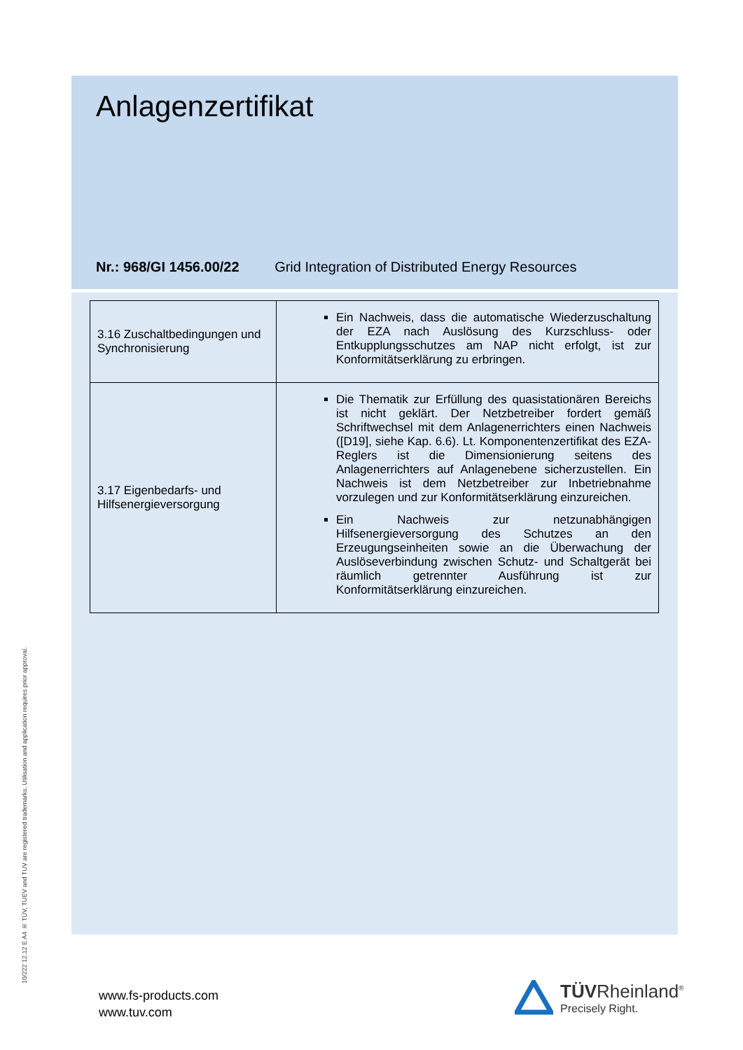Anlagenzertifikat
Nr.: 968/GI 1456.00/22 Grid Integration of Distributed Energy Resources
| 3.16 Zuschaltbedingungen und Synchronisierung | Ein Nachweis, dass die automatische Wiederzuschaltung der EZA nach Auslösung des Kurzschluss- oder Entkupplungsschutzes am NAP nicht erfolgt, ist zur Konformitätserklärung zu erbringen. |
| 3.17 Eigenbedarfs- und Hilfsenergieversorgung | Die Thematik zur Erfüllung des quasistationären Bereichs ist nicht geklärt. Der Netzbetreiber fordert gemäß Schriftwechsel mit dem Anlagenerrichters einen Nachweis ([D19], siehe Kap. 6.6). Lt. Komponentenzertifikat des EZA-Reglers ist die Dimensionierung seitens des Anlagenerrichters auf Anlagenebene sicherzustellen. Ein Nachweis ist dem Netzbetreiber zur Inbetriebnahme vorzulegen und zur Konformitätserklärung einzureichen. Ein Nachweis zur netzunabhängigen Hilfsenergieversorgung des Schutzes an den Erzeugungseinheiten sowie an die Überwachung der Auslöseverbindung zwischen Schutz- und Schaltgerät bei räumlich getrennter Ausführung ist zur Konformitätserklärung einzureichen. |
10/222 12.12 E A4 ® TÜV, TUEV and TUV are registered trademarks. Utilisation and application requires prior approval.
www.fs-products.com
www.tuv.com
TÜVRheinland<sup>®</sup>
Precisely Right.